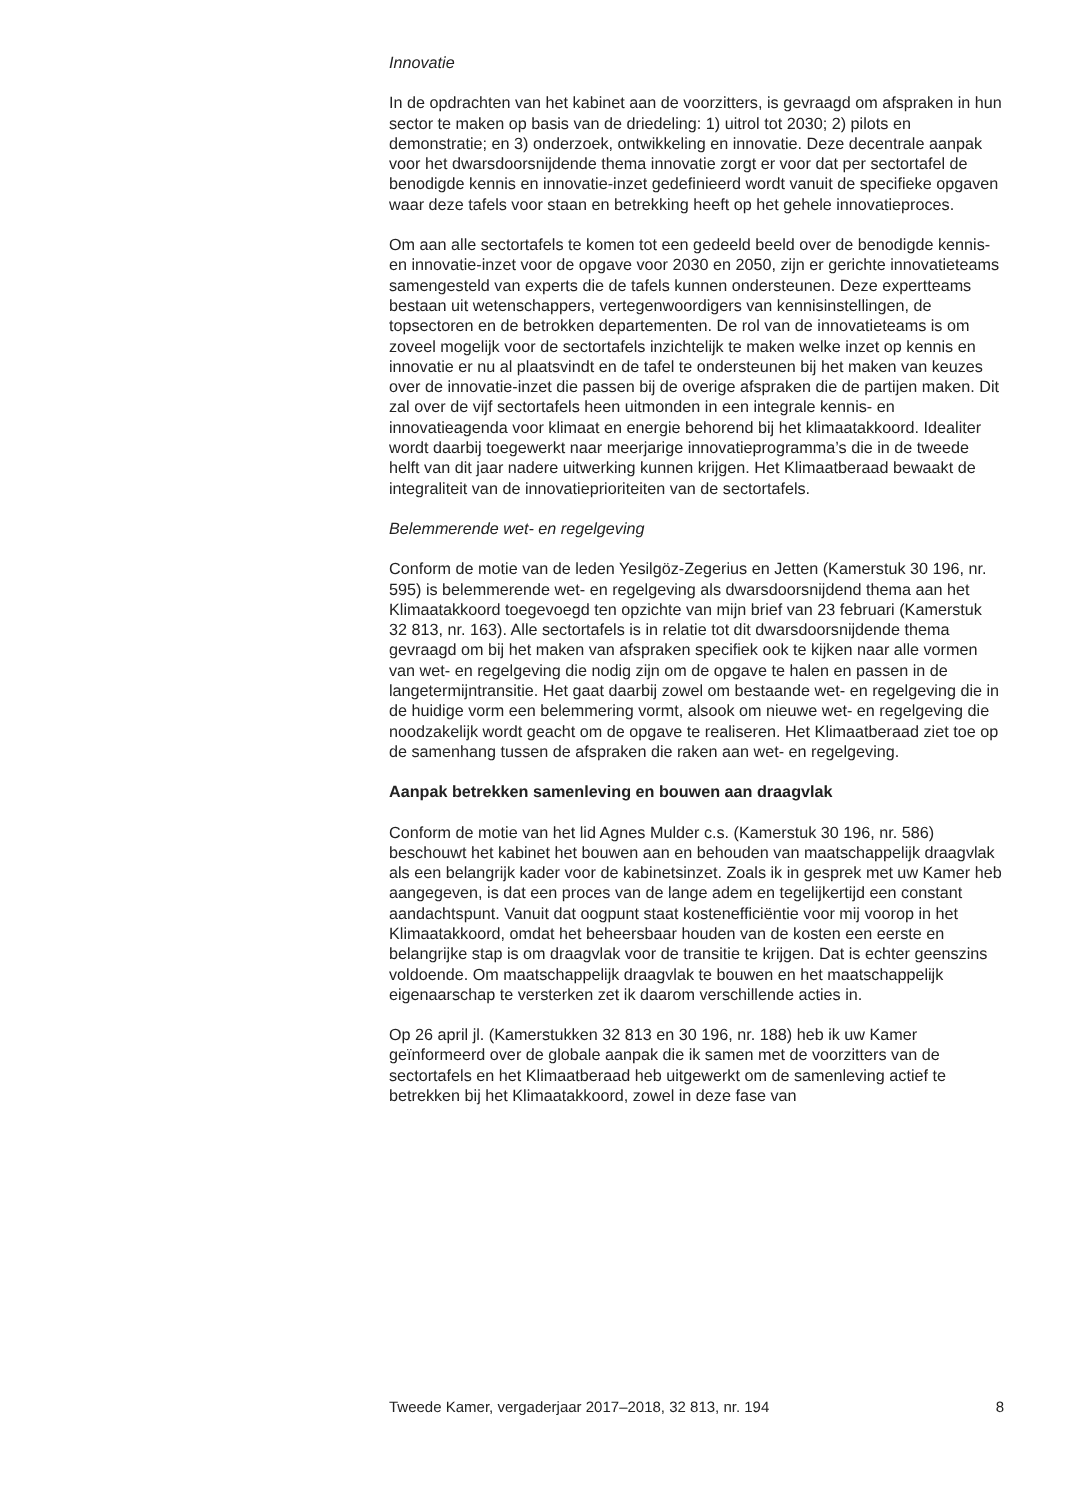Innovatie
In de opdrachten van het kabinet aan de voorzitters, is gevraagd om afspraken in hun sector te maken op basis van de driedeling: 1) uitrol tot 2030; 2) pilots en demonstratie; en 3) onderzoek, ontwikkeling en innovatie. Deze decentrale aanpak voor het dwarsdoorsnijdende thema innovatie zorgt er voor dat per sectortafel de benodigde kennis en innovatie-inzet gedefinieerd wordt vanuit de specifieke opgaven waar deze tafels voor staan en betrekking heeft op het gehele innovatieproces.
Om aan alle sectortafels te komen tot een gedeeld beeld over de benodigde kennis- en innovatie-inzet voor de opgave voor 2030 en 2050, zijn er gerichte innovatieteams samengesteld van experts die de tafels kunnen ondersteunen. Deze expertteams bestaan uit wetenschappers, vertegenwoordigers van kennisinstellingen, de topsectoren en de betrokken departementen. De rol van de innovatieteams is om zoveel mogelijk voor de sectortafels inzichtelijk te maken welke inzet op kennis en innovatie er nu al plaatsvindt en de tafel te ondersteunen bij het maken van keuzes over de innovatie-inzet die passen bij de overige afspraken die de partijen maken. Dit zal over de vijf sectortafels heen uitmonden in een integrale kennis- en innovatieagenda voor klimaat en energie behorend bij het klimaatakkoord. Idealiter wordt daarbij toegewerkt naar meerjarige innovatieprogramma’s die in de tweede helft van dit jaar nadere uitwerking kunnen krijgen. Het Klimaatberaad bewaakt de integraliteit van de innovatieprioriteiten van de sectortafels.
Belemmerende wet- en regelgeving
Conform de motie van de leden Yesilgöz-Zegerius en Jetten (Kamerstuk 30 196, nr. 595) is belemmerende wet- en regelgeving als dwarsdoorsnijdend thema aan het Klimaatakkoord toegevoegd ten opzichte van mijn brief van 23 februari (Kamerstuk 32 813, nr. 163). Alle sectortafels is in relatie tot dit dwarsdoorsnijdende thema gevraagd om bij het maken van afspraken specifiek ook te kijken naar alle vormen van wet- en regelgeving die nodig zijn om de opgave te halen en passen in de langetermijntransitie. Het gaat daarbij zowel om bestaande wet- en regelgeving die in de huidige vorm een belemmering vormt, alsook om nieuwe wet- en regelgeving die noodzakelijk wordt geacht om de opgave te realiseren. Het Klimaatberaad ziet toe op de samenhang tussen de afspraken die raken aan wet- en regelgeving.
Aanpak betrekken samenleving en bouwen aan draagvlak
Conform de motie van het lid Agnes Mulder c.s. (Kamerstuk 30 196, nr. 586) beschouwt het kabinet het bouwen aan en behouden van maatschappelijk draagvlak als een belangrijk kader voor de kabinetsinzet. Zoals ik in gesprek met uw Kamer heb aangegeven, is dat een proces van de lange adem en tegelijkertijd een constant aandachtspunt. Vanuit dat oogpunt staat kostenefficiëntie voor mij voorop in het Klimaatakkoord, omdat het beheersbaar houden van de kosten een eerste en belangrijke stap is om draagvlak voor de transitie te krijgen. Dat is echter geenszins voldoende. Om maatschappelijk draagvlak te bouwen en het maatschappelijk eigenaarschap te versterken zet ik daarom verschillende acties in.
Op 26 april jl. (Kamerstukken 32 813 en 30 196, nr. 188) heb ik uw Kamer geïnformeerd over de globale aanpak die ik samen met de voorzitters van de sectortafels en het Klimaatberaad heb uitgewerkt om de samenleving actief te betrekken bij het Klimaatakkoord, zowel in deze fase van
Tweede Kamer, vergaderjaar 2017–2018, 32 813, nr. 194 8